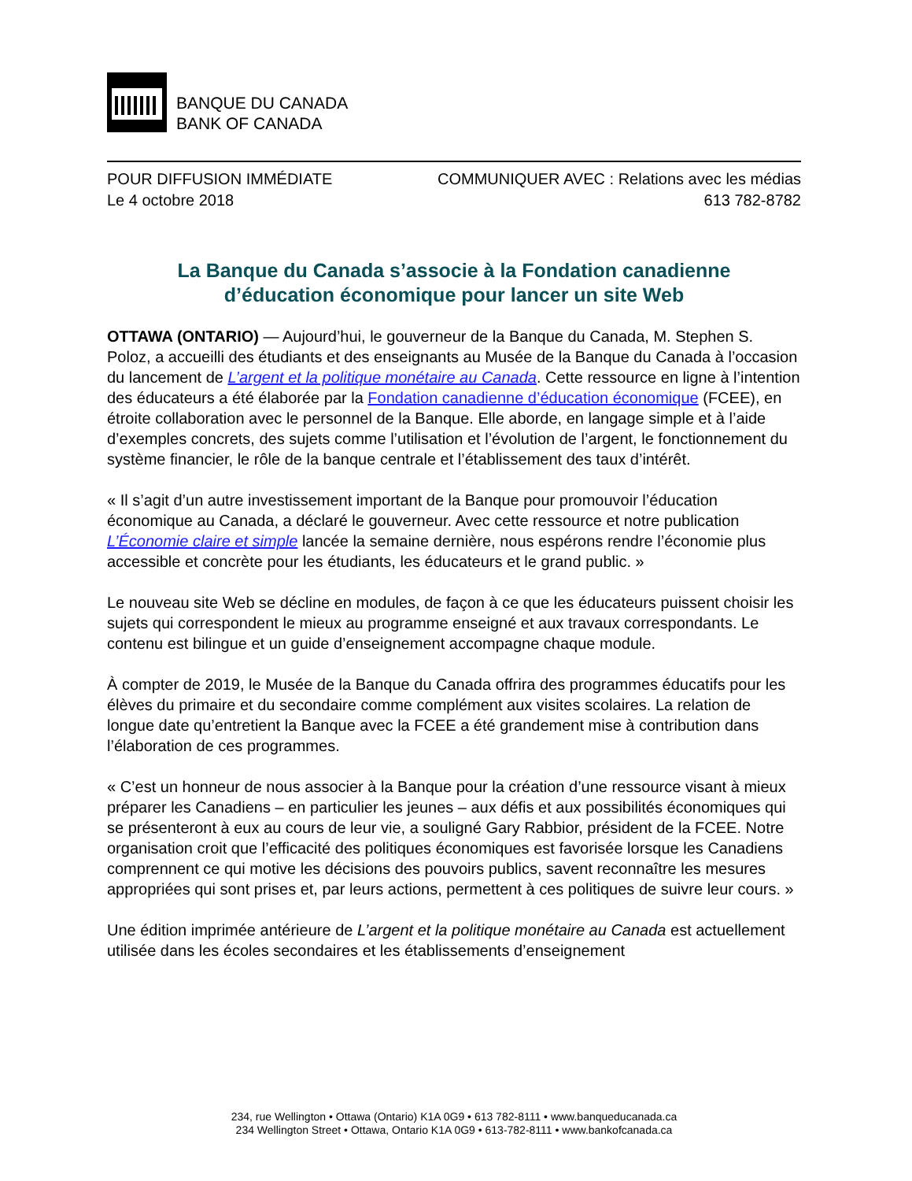BANQUE DU CANADA
BANK OF CANADA
POUR DIFFUSION IMMÉDIATE COMMUNIQUER AVEC : Relations avec les médias
Le 4 octobre 2018 613 782-8782
La Banque du Canada s’associe à la Fondation canadienne
d’éducation économique pour lancer un site Web
OTTAWA (ONTARIO) — Aujourd’hui, le gouverneur de la Banque du Canada, M. Stephen S. Poloz, a accueilli des étudiants et des enseignants au Musée de la Banque du Canada à l’occasion du lancement de L’argent et la politique monétaire au Canada. Cette ressource en ligne à l’intention des éducateurs a été élaborée par la Fondation canadienne d’éducation économique (FCEE), en étroite collaboration avec le personnel de la Banque. Elle aborde, en langage simple et à l’aide d’exemples concrets, des sujets comme l’utilisation et l’évolution de l’argent, le fonctionnement du système financier, le rôle de la banque centrale et l’établissement des taux d’intérêt.
« Il s’agit d’un autre investissement important de la Banque pour promouvoir l’éducation économique au Canada, a déclaré le gouverneur. Avec cette ressource et notre publication L’Économie claire et simple lancée la semaine dernière, nous espérons rendre l’économie plus accessible et concrète pour les étudiants, les éducateurs et le grand public. »
Le nouveau site Web se décline en modules, de façon à ce que les éducateurs puissent choisir les sujets qui correspondent le mieux au programme enseigné et aux travaux correspondants. Le contenu est bilingue et un guide d’enseignement accompagne chaque module.
À compter de 2019, le Musée de la Banque du Canada offrira des programmes éducatifs pour les élèves du primaire et du secondaire comme complément aux visites scolaires. La relation de longue date qu’entretient la Banque avec la FCEE a été grandement mise à contribution dans l’élaboration de ces programmes.
« C’est un honneur de nous associer à la Banque pour la création d’une ressource visant à mieux préparer les Canadiens – en particulier les jeunes – aux défis et aux possibilités économiques qui se présenteront à eux au cours de leur vie, a souligné Gary Rabbior, président de la FCEE. Notre organisation croit que l’efficacité des politiques économiques est favorisée lorsque les Canadiens comprennent ce qui motive les décisions des pouvoirs publics, savent reconnaître les mesures appropriées qui sont prises et, par leurs actions, permettent à ces politiques de suivre leur cours. »
Une édition imprimée antérieure de L’argent et la politique monétaire au Canada est actuellement utilisée dans les écoles secondaires et les établissements d’enseignement
234, rue Wellington • Ottawa (Ontario) K1A 0G9 • 613 782-8111 • www.banqueducanada.ca
234 Wellington Street • Ottawa, Ontario K1A 0G9 • 613-782-8111 • www.bankofcanada.ca